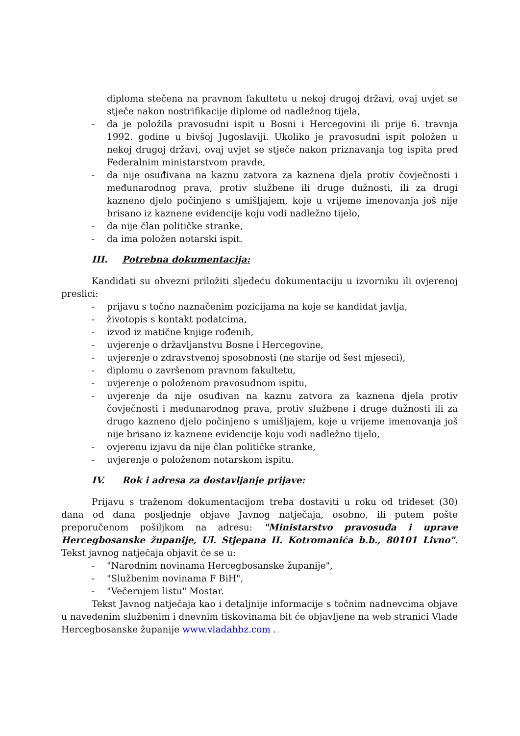diploma stečena na pravnom fakultetu u nekoj drugoj državi, ovaj uvjet se stječe nakon nostrifikacije diplome od nadležnog tijela,
- da je položila pravosudni ispit u Bosni i Hercegovini ili prije 6. travnja 1992. godine u bivšoj Jugoslaviji. Ukoliko je pravosudni ispit položen u nekoj drugoj državi, ovaj uvjet se stječe nakon priznavanja tog ispita pred Federalnim ministarstvom pravde,
- da nije osuđivana na kaznu zatvora za kaznena djela protiv čovječnosti i međunarodnog prava, protiv službene ili druge dužnosti, ili za drugi kazneno djelo počinjeno s umišljajem, koje u vrijeme imenovanja još nije brisano iz kaznene evidencije koju vodi nadležno tijelo,
- da nije član političke stranke,
- da ima položen notarski ispit.
III. Potrebna dokumentacija:
Kandidati su obvezni priložiti sljedeću dokumentaciju u izvorniku ili ovjerenoj preslici:
- prijavu s točno naznačenim pozicijama na koje se kandidat javlja,
- životopis s kontakt podatcima,
- izvod iz matične knjige rođenih,
- uvjerenje o državljanstvu Bosne i Hercegovine,
- uvjerenje o zdravstvenoj sposobnosti (ne starije od šest mjeseci),
- diplomu o završenom pravnom fakultetu,
- uvjerenje o položenom pravosudnom ispitu,
- uvjerenje da nije osuđivan na kaznu zatvora za kaznena djela protiv čovječnosti i međunarodnog prava, protiv službene i druge dužnosti ili za drugo kazneno djelo počinjeno s umišljajem, koje u vrijeme imenovanja još nije brisano iz kaznene evidencije koju vodi nadležno tijelo,
- ovjerenu izjavu da nije član političke stranke,
- uvjerenje o položenom notarskom ispitu.
IV. Rok i adresa za dostavljanje prijave:
Prijavu s traženom dokumentacijom treba dostaviti u roku od trideset (30) dana od dana posljednje objave Javnog natječaja, osobno, ili putem pošte preporučenom pošiljkom na adresu: "Ministarstvo pravosuđa i uprave Hercegbosanske županije, Ul. Stjepana II. Kotromanića b.b., 80101 Livno". Tekst javnog natječaja objavit će se u:
- "Narodnim novinama Hercegbosanske županije",
- "Službenim novinama F BiH",
- "Večernjem listu" Mostar.
Tekst Javnog natječaja kao i detaljnije informacije s točnim nadnevcima objave u navedenim službenim i dnevnim tiskovinama bit će objavljene na web stranici Vlade Hercegbosanske županije www.vladahbz.com .